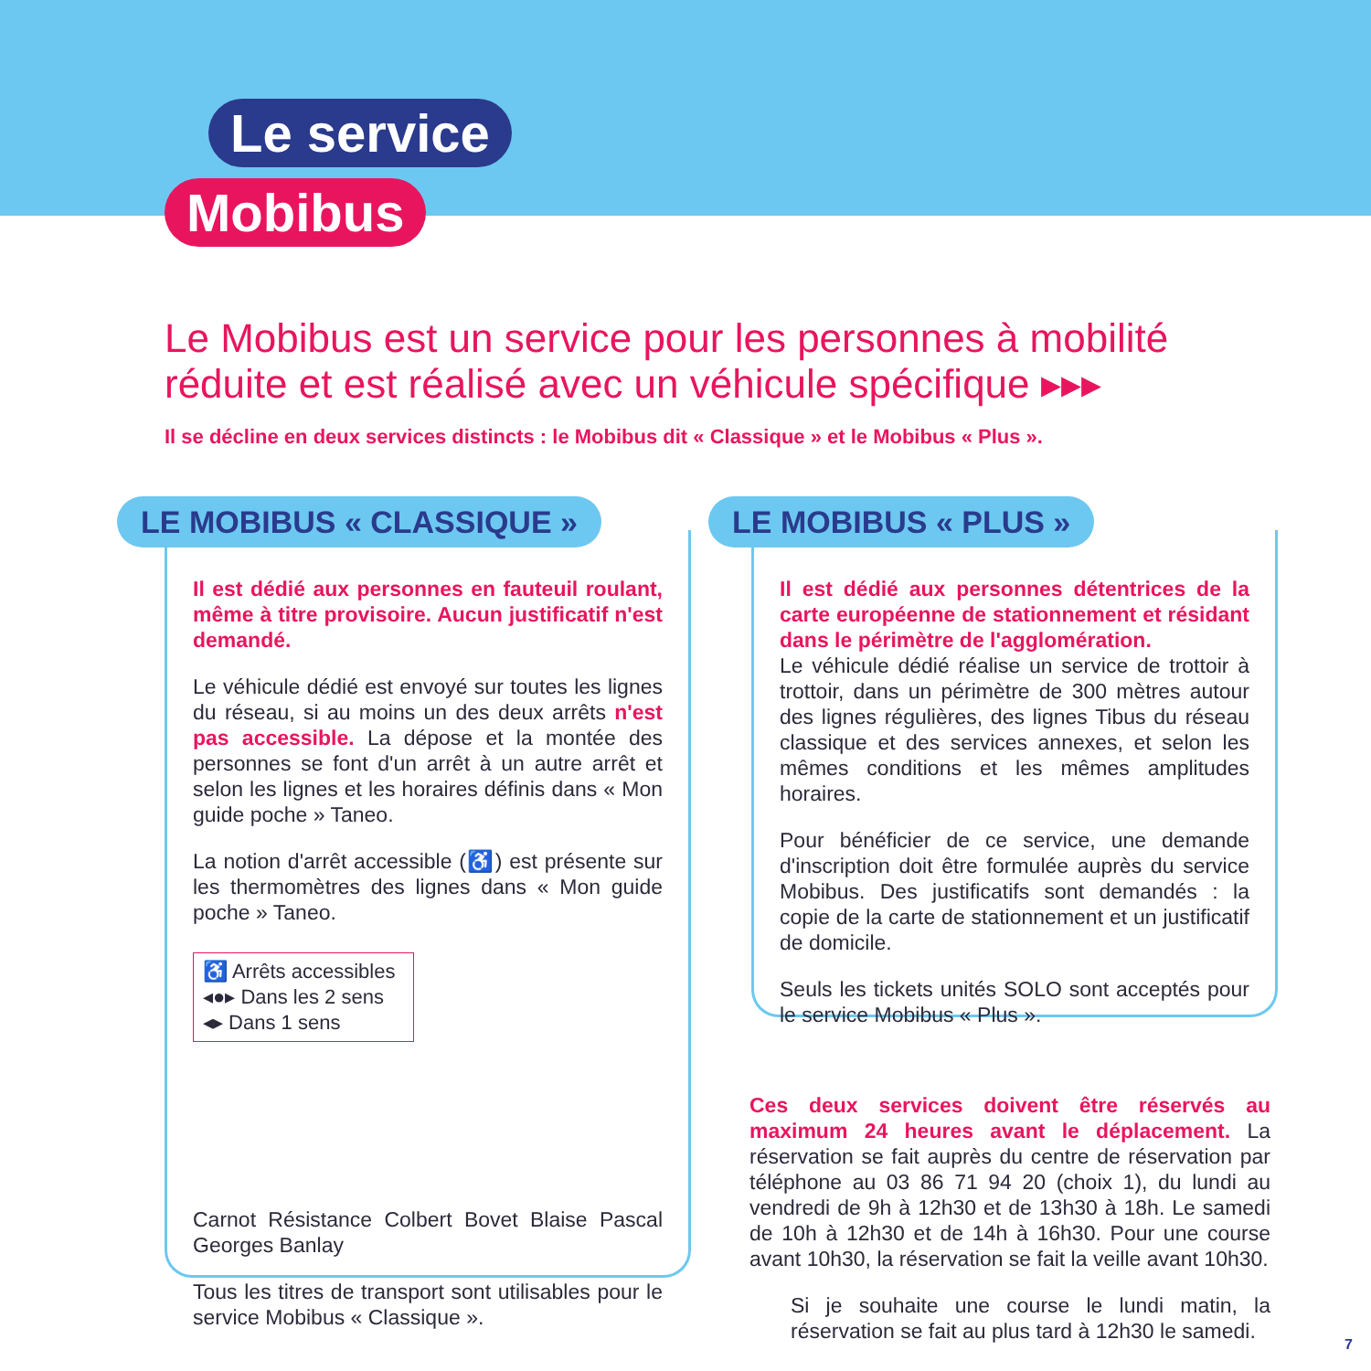Le service
Mobibus
Le Mobibus est un service pour les personnes à mobilité réduite et est réalisé avec un véhicule spécifique ▸▸▸
Il se décline en deux services distincts : le Mobibus dit « Classique » et le Mobibus « Plus ».
LE MOBIBUS « CLASSIQUE »
Il est dédié aux personnes en fauteuil roulant, même à titre provisoire. Aucun justificatif n'est demandé.
Le véhicule dédié est envoyé sur toutes les lignes du réseau, si au moins un des deux arrêts n'est pas accessible. La dépose et la montée des personnes se font d'un arrêt à un autre arrêt et selon les lignes et les horaires définis dans « Mon guide poche » Taneo.
La notion d'arrêt accessible (♿) est présente sur les thermomètres des lignes dans « Mon guide poche » Taneo.
♿ Arrêts accessibles
◂●▸ Dans les 2 sens
◂▸ Dans 1 sens
Carnot Résistance Colbert Bovet Blaise Pascal Georges Banlay
Tous les titres de transport sont utilisables pour le service Mobibus « Classique ».
LE MOBIBUS « PLUS »
Il est dédié aux personnes détentrices de la carte européenne de stationnement et résidant dans le périmètre de l'agglomération.
Le véhicule dédié réalise un service de trottoir à trottoir, dans un périmètre de 300 mètres autour des lignes régulières, des lignes Tibus du réseau classique et des services annexes, et selon les mêmes conditions et les mêmes amplitudes horaires.
Pour bénéficier de ce service, une demande d'inscription doit être formulée auprès du service Mobibus. Des justificatifs sont demandés : la copie de la carte de stationnement et un justificatif de domicile.
Seuls les tickets unités SOLO sont acceptés pour le service Mobibus « Plus ».
Ces deux services doivent être réservés au maximum 24 heures avant le déplacement. La réservation se fait auprès du centre de réservation par téléphone au 03 86 71 94 20 (choix 1), du lundi au vendredi de 9h à 12h30 et de 13h30 à 18h. Le samedi de 10h à 12h30 et de 14h à 16h30. Pour une course avant 10h30, la réservation se fait la veille avant 10h30.
Si je souhaite une course le lundi matin, la réservation se fait au plus tard à 12h30 le samedi.
7